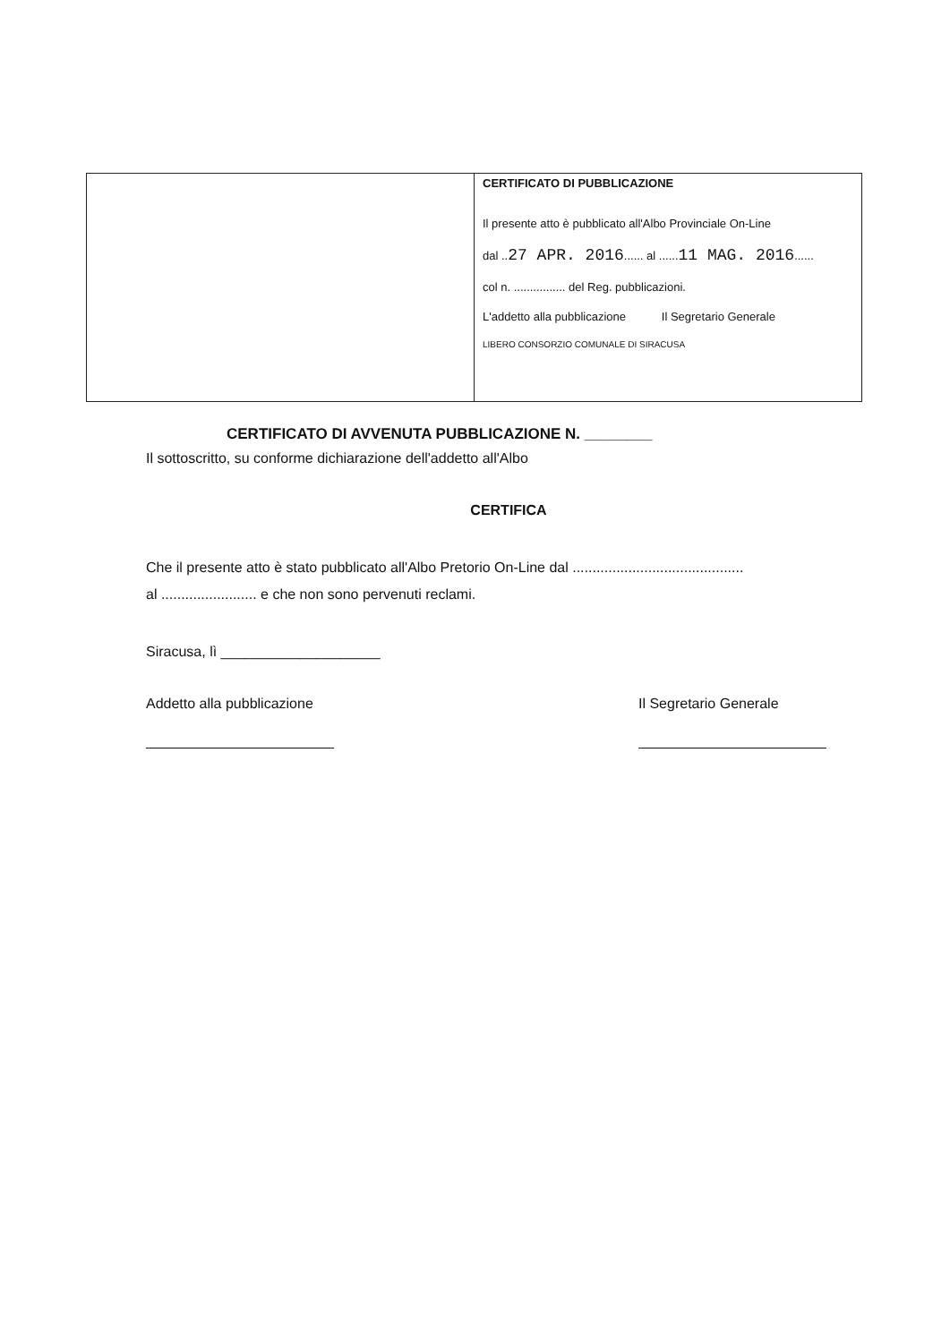| | CERTIFICATO DI PUBBLICAZIONE Il presente atto è pubblicato all'Albo Provinciale On-Line dal .. 27 APR. 2016 ...... al ...... 11 MAG. 2016 ...... col n. ................ del Reg. pubblicazioni. L'addetto alla pubblicazione Il Segretario Generale LIBERO CONSORZIO COMUNALE DI SIRACUSA |
CERTIFICATO DI AVVENUTA PUBBLICAZIONE N. ________
Il sottoscritto, su conforme dichiarazione dell'addetto all'Albo
CERTIFICA
Che il presente atto è stato pubblicato all'Albo Pretorio On-Line dal ...........................................
al ........................ e che non sono pervenuti reclami.
Siracusa, lì ____________________
Addetto alla pubblicazione Il Segretario Generale